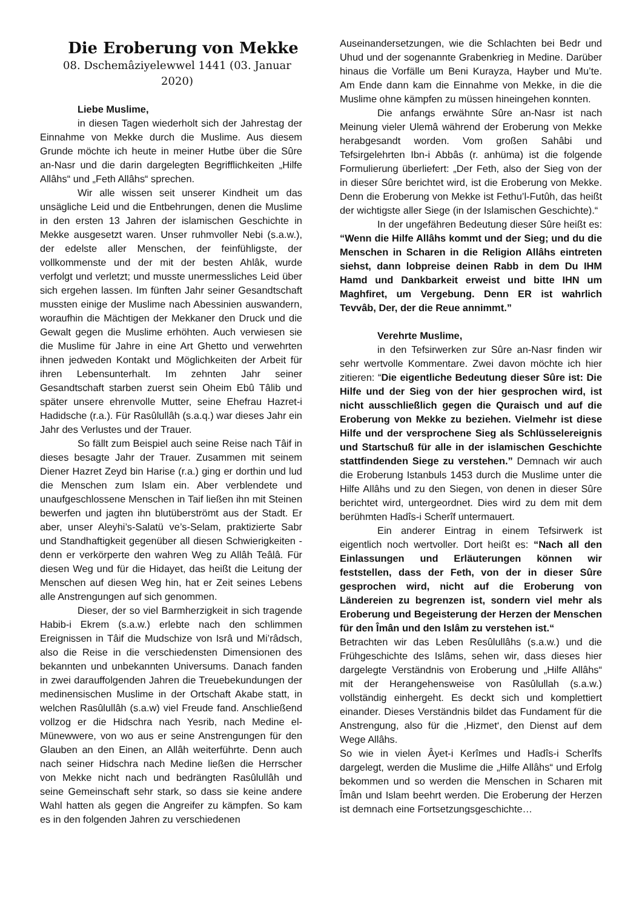Die Eroberung von Mekke
08. Dschemâziyelewwel 1441 (03. Januar 2020)
Liebe Muslime,
in diesen Tagen wiederholt sich der Jahrestag der Einnahme von Mekke durch die Muslime. Aus diesem Grunde möchte ich heute in meiner Hutbe über die Sûre an-Nasr und die darin dargelegten Begrifflichkeiten „Hilfe Allâhs“ und „Feth Allâhs“ sprechen.
Wir alle wissen seit unserer Kindheit um das unsägliche Leid und die Entbehrungen, denen die Muslime in den ersten 13 Jahren der islamischen Geschichte in Mekke ausgesetzt waren. Unser ruhmvoller Nebi (s.a.w.), der edelste aller Menschen, der feinfühligste, der vollkommenste und der mit der besten Ahlâk, wurde verfolgt und verletzt; und musste unermessliches Leid über sich ergehen lassen. Im fünften Jahr seiner Gesandtschaft mussten einige der Muslime nach Abessinien auswandern, woraufhin die Mächtigen der Mekkaner den Druck und die Gewalt gegen die Muslime erhöhten. Auch verwiesen sie die Muslime für Jahre in eine Art Ghetto und verwehrten ihnen jedweden Kontakt und Möglichkeiten der Arbeit für ihren Lebensunterhalt. Im zehnten Jahr seiner Gesandtschaft starben zuerst sein Oheim Ebû Tâlib und später unsere ehrenvolle Mutter, seine Ehefrau Hazret-i Hadidsche (r.a.). Für Rasûlullâh (s.a.q.) war dieses Jahr ein Jahr des Verlustes und der Trauer.
So fällt zum Beispiel auch seine Reise nach Tâif in dieses besagte Jahr der Trauer. Zusammen mit seinem Diener Hazret Zeyd bin Harise (r.a.) ging er dorthin und lud die Menschen zum Islam ein. Aber verblendete und unaufgeschlossene Menschen in Taif ließen ihn mit Steinen bewerfen und jagten ihn blutüberströmt aus der Stadt. Er aber, unser Aleyhi’s-Salatü ve’s-Selam, praktizierte Sabr und Standhaftigkeit gegenüber all diesen Schwierigkeiten - denn er verkörperte den wahren Weg zu Allâh Teâlâ. Für diesen Weg und für die Hidayet, das heißt die Leitung der Menschen auf diesen Weg hin, hat er Zeit seines Lebens alle Anstrengungen auf sich genommen.
Dieser, der so viel Barmherzigkeit in sich tragende Habib-i Ekrem (s.a.w.) erlebte nach den schlimmen Ereignissen in Tâif die Mudschize von Isrâ und Mi’râdsch, also die Reise in die verschiedensten Dimensionen des bekannten und unbekannten Universums. Danach fanden in zwei darauffolgenden Jahren die Treuebekundungen der medinensischen Muslime in der Ortschaft Akabe statt, in welchen Rasûlullâh (s.a.w) viel Freude fand. Anschließend vollzog er die Hidschra nach Yesrib, nach Medine el-Münewwere, von wo aus er seine Anstrengungen für den Glauben an den Einen, an Allâh weiterführte. Denn auch nach seiner Hidschra nach Medine ließen die Herrscher von Mekke nicht nach und bedrängten Rasûlullâh und seine Gemeinschaft sehr stark, so dass sie keine andere Wahl hatten als gegen die Angreifer zu kämpfen. So kam es in den folgenden Jahren zu verschiedenen
Auseinandersetzungen, wie die Schlachten bei Bedr und Uhud und der sogenannte Grabenkrieg in Medine. Darüber hinaus die Vorfälle um Beni Kurayza, Hayber und Mu’te. Am Ende dann kam die Einnahme von Mekke, in die die Muslime ohne kämpfen zu müssen hineingehen konnten.
Die anfangs erwähnte Sûre an-Nasr ist nach Meinung vieler Ulemâ während der Eroberung von Mekke herabgesandt worden. Vom großen Sahâbi und Tefsirgelehrten Ibn-i Abbâs (r. anhüma) ist die folgende Formulierung überliefert: „Der Feth, also der Sieg von der in dieser Sûre berichtet wird, ist die Eroberung von Mekke. Denn die Eroberung von Mekke ist Fethu’l-Futûh, das heißt der wichtigste aller Siege (in der Islamischen Geschichte).“
In der ungefähren Bedeutung dieser Sûre heißt es: “Wenn die Hilfe Allâhs kommt und der Sieg; und du die Menschen in Scharen in die Religion Allâhs eintreten siehst, dann lobpreise deinen Rabb in dem Du IHM Hamd und Dankbarkeit erweist und bitte IHN um Maghfiret, um Vergebung. Denn ER ist wahrlich Tevvâb, Der, der die Reue annimmt.”
Verehrte Muslime,
in den Tefsirwerken zur Sûre an-Nasr finden wir sehr wertvolle Kommentare. Zwei davon möchte ich hier zitieren: “Die eigentliche Bedeutung dieser Sûre ist: Die Hilfe und der Sieg von der hier gesprochen wird, ist nicht ausschließlich gegen die Quraisch und auf die Eroberung von Mekke zu beziehen. Vielmehr ist diese Hilfe und der versprochene Sieg als Schlüsselereignis und Startschuß für alle in der islamischen Geschichte stattfindenden Siege zu verstehen.” Demnach wir auch die Eroberung Istanbuls 1453 durch die Muslime unter die Hilfe Allâhs und zu den Siegen, von denen in dieser Sûre berichtet wird, untergeordnet. Dies wird zu dem mit dem berühmten Hadîs-i Scherîf untermauert.
Ein anderer Eintrag in einem Tefsirwerk ist eigentlich noch wertvoller. Dort heißt es: “Nach all den Einlassungen und Erläuterungen können wir feststellen, dass der Feth, von der in dieser Sûre gesprochen wird, nicht auf die Eroberung von Ländereien zu begrenzen ist, sondern viel mehr als Eroberung und Begeisterung der Herzen der Menschen für den Îmân und den Islâm zu verstehen ist.“
Betrachten wir das Leben Resûlullâhs (s.a.w.) und die Frühgeschichte des Islâms, sehen wir, dass dieses hier dargelegte Verständnis von Eroberung und „Hilfe Allâhs“ mit der Herangehensweise von Rasûlullah (s.a.w.) vollständig einhergeht. Es deckt sich und komplettiert einander. Dieses Verständnis bildet das Fundament für die Anstrengung, also für die ‚Hizmet‘, den Dienst auf dem Wege Allâhs.
So wie in vielen Âyet-i Kerîmes und Hadîs-i Scherîfs dargelegt, werden die Muslime die „Hilfe Allâhs“ und Erfolg bekommen und so werden die Menschen in Scharen mit Îmân und Islam beehrt werden. Die Eroberung der Herzen ist demnach eine Fortsetzungsgeschichte…